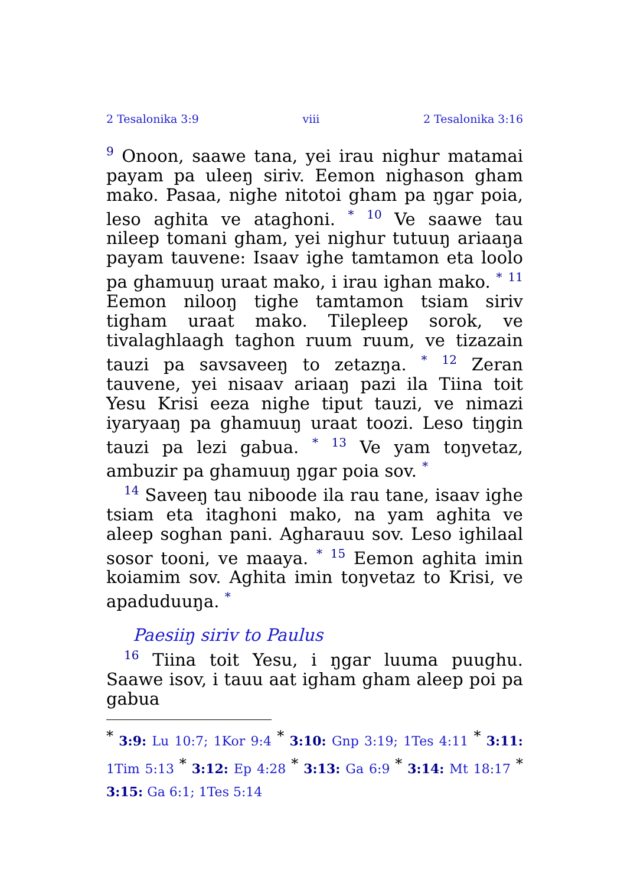2 Tesalonika 3:9 viii 2 Tesalonika 3:16
<sup>9</sup> Onoon, saawe tana, yei irau nighur matamai payam pa uleeŋ siriv. Eemon nighason gham mako. Pasaa, nighe nitotoi gham pa ŋgar poia, leso aghita ve ataghoni. <sup>*</sup> <sup>10</sup> Ve saawe tau nileep tomani gham, yei nighur tutuuŋ ariaaŋa payam tauvene: Isaav ighe tam­tamon eta loolo pa ghamuuŋ uraat mako, i irau ighan mako. <sup>*</sup> <sup>11</sup> Eemon nilooŋ tighe tamtamon tsiam siriv tigham uraat mako. Tilepleep sorok, ve tivalagh­laagh taghon ruum ruum, ve tizazain tauzi pa savsaveeŋ to zetazŋa. <sup>*</sup> <sup>12</sup> Zeran tauvene, yei nisaav ariaaŋ pazi ila Tiina toit Yesu Krisi eeza nighe tiput tauzi, ve nimazi iyaryaaŋ pa ghamuuŋ uraat toozi. Leso tiŋgin tauzi pa lezi gabua. <sup>*</sup> <sup>13</sup> Ve yam toŋvetaz, ambuzir pa ghamuuŋ ŋgar poia sov. <sup>*</sup>
<sup>14</sup> Saveeŋ tau niboode ila rau tane, isaav ighe tsiam eta itaghoni mako, na yam aghita ve aleep soghan pani. Agharauu sov. Leso ighilaal sosor tooni, ve maaya. <sup>*</sup> <sup>15</sup> Eemon aghita imin koiamim sov. Aghita imin toŋvetaz to Krisi, ve apaduduuŋa. <sup>*</sup>
Paesiiŋ siriv to Paulus
<sup>16</sup> Tiina toit Yesu, i ŋgar luuma puughu. Saawe isov, i tauu aat igham gham aleep poi pa gabua
<sup>*</sup> 3:9: Lu 10:7; 1Kor 9:4 <sup>*</sup> 3:10: Gnp 3:19; 1Tes 4:11 <sup>*</sup> 3:11: 1Tim 5:13 <sup>*</sup> 3:12: Ep 4:28 <sup>*</sup> 3:13: Ga 6:9 <sup>*</sup> 3:14: Mt 18:17 <sup>*</sup> 3:15: Ga 6:1; 1Tes 5:14